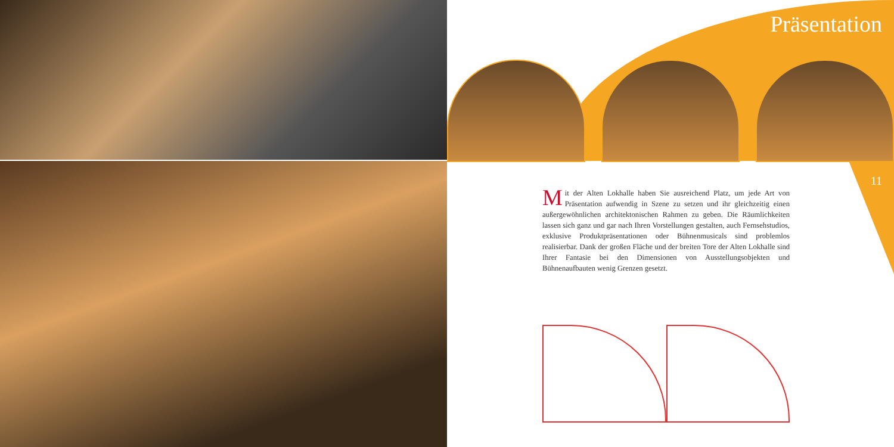Präsentation
11
Mit der Alten Lokhalle haben Sie ausreichend Platz, um jede Art von Präsentation aufwendig in Szene zu setzen und ihr gleichzeitig einen außergewöhnlichen architektonischen Rahmen zu geben. Die Räumlichkeiten lassen sich ganz und gar nach Ihren Vorstellungen gestalten, auch Fernsehstudios, exklusive Produktpräsentationen oder Bühnenmusicals sind problemlos realisierbar. Dank der großen Fläche und der breiten Tore der Alten Lokhalle sind Ihrer Fantasie bei den Dimensionen von Ausstellungsobjekten und Bühnenaufbauten wenig Grenzen gesetzt.